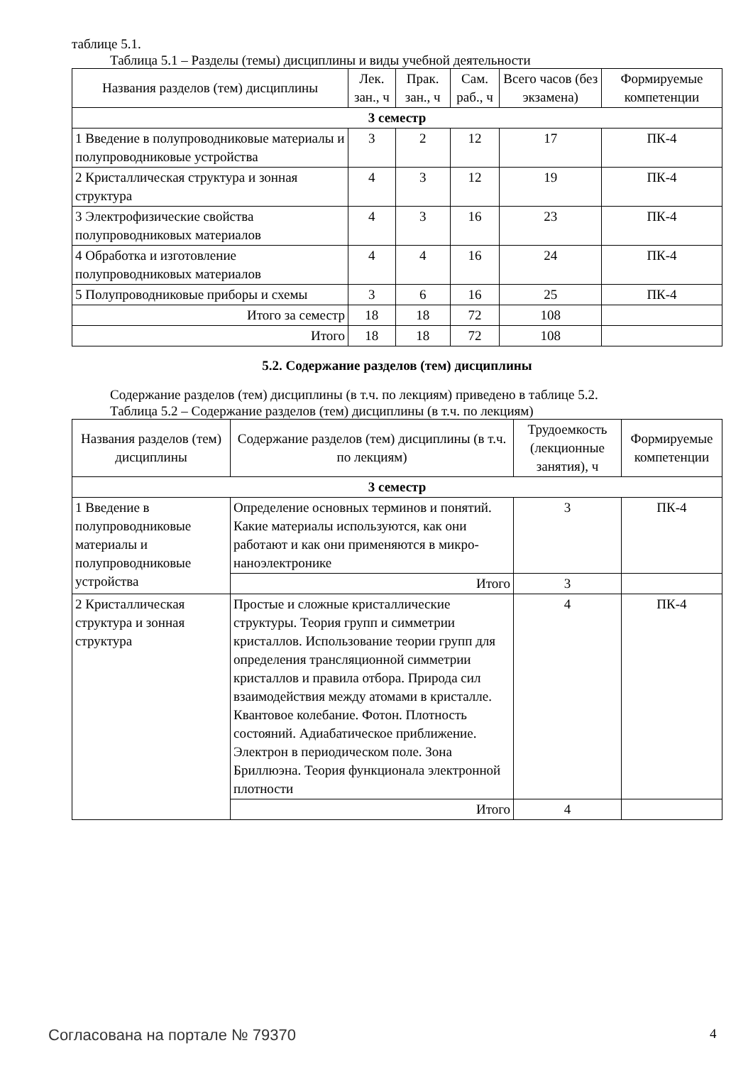таблице 5.1.
Таблица 5.1 – Разделы (темы) дисциплины и виды учебной деятельности
| Названия разделов (тем) дисциплины | Лек. зан., ч | Прак. зан., ч | Сам. раб., ч | Всего часов (без экзамена) | Формируемые компетенции |
| --- | --- | --- | --- | --- | --- |
| 3 семестр | | | | | |
| 1 Введение в полупроводниковые материалы и полупроводниковые устройства | 3 | 2 | 12 | 17 | ПК-4 |
| 2 Кристаллическая структура и зонная структура | 4 | 3 | 12 | 19 | ПК-4 |
| 3 Электрофизические свойства полупроводниковых материалов | 4 | 3 | 16 | 23 | ПК-4 |
| 4 Обработка и изготовление полупроводниковых материалов | 4 | 4 | 16 | 24 | ПК-4 |
| 5 Полупроводниковые приборы и схемы | 3 | 6 | 16 | 25 | ПК-4 |
| Итого за семестр | 18 | 18 | 72 | 108 | |
| Итого | 18 | 18 | 72 | 108 | |
5.2. Содержание разделов (тем) дисциплины
Содержание разделов (тем) дисциплины (в т.ч. по лекциям) приведено в таблице 5.2.
Таблица 5.2 – Содержание разделов (тем) дисциплины (в т.ч. по лекциям)
| Названия разделов (тем) дисциплины | Содержание разделов (тем) дисциплины (в т.ч. по лекциям) | Трудоемкость (лекционные занятия), ч | Формируемые компетенции |
| --- | --- | --- | --- |
| 3 семестр | | | |
| 1 Введение в полупроводниковые материалы и полупроводниковые устройства | Определение основных терминов и понятий. Какие материалы используются, как они работают и как они применяются в микро-наноэлектронике | 3 | ПК-4 |
| | Итого | 3 | |
| 2 Кристаллическая структура и зонная структура | Простые и сложные кристаллические структуры. Теория групп и симметрии кристаллов. Использование теории групп для определения трансляционной симметрии кристаллов и правила отбора. Природа сил взаимодействия между атомами в кристалле. Квантовое колебание. Фотон. Плотность состояний. Адиабатическое приближение. Электрон в периодическом поле. Зона Бриллюэна. Теория функционала электронной плотности | 4 | ПК-4 |
| | Итого | 4 | |
Согласована на портале № 79370 4